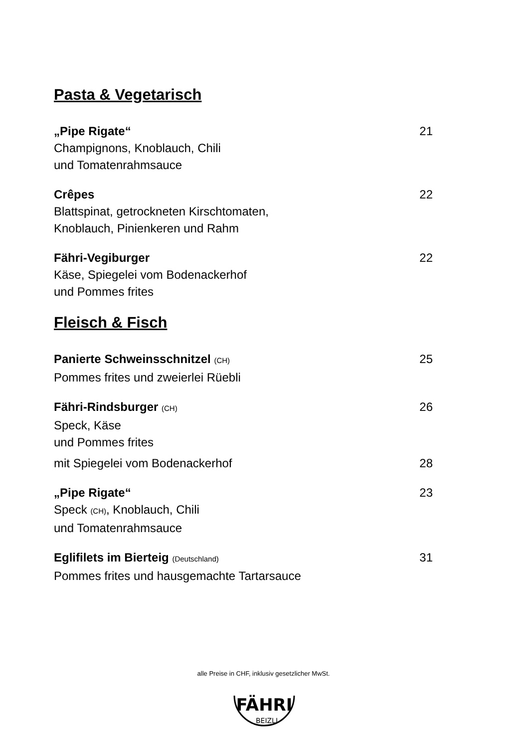Pasta & Vegetarisch
„Pipe Rigate“21
Champignons, Knoblauch, Chili
und Tomatenrahmsauce
Crêpes 22
Blattspinat, getrockneten Kirschtomaten,
Knoblauch, Pinienkeren und Rahm
Fähri-Vegiburger 22
Käse, Spiegelei vom Bodenackerhof
und Pommes frites
Fleisch & Fisch
Panierte Schweinsschnitzel (CH) 25
Pommes frites und zweierlei Rüebli
Fähri-Rindsburger (CH) 26
Speck, Käse
und Pommes frites
mit Spiegelei vom Bodenackerhof 28
„Pipe Rigate“23
Speck (CH), Knoblauch, Chili
und Tomatenrahmsauce
Eglifilets im Bierteig (Deutschland) 31
Pommes frites und hausgemachte Tartarsauce
alle Preise in CHF, inklusiv gesetzlicher MwSt.
FÄHRI
BEIZLI